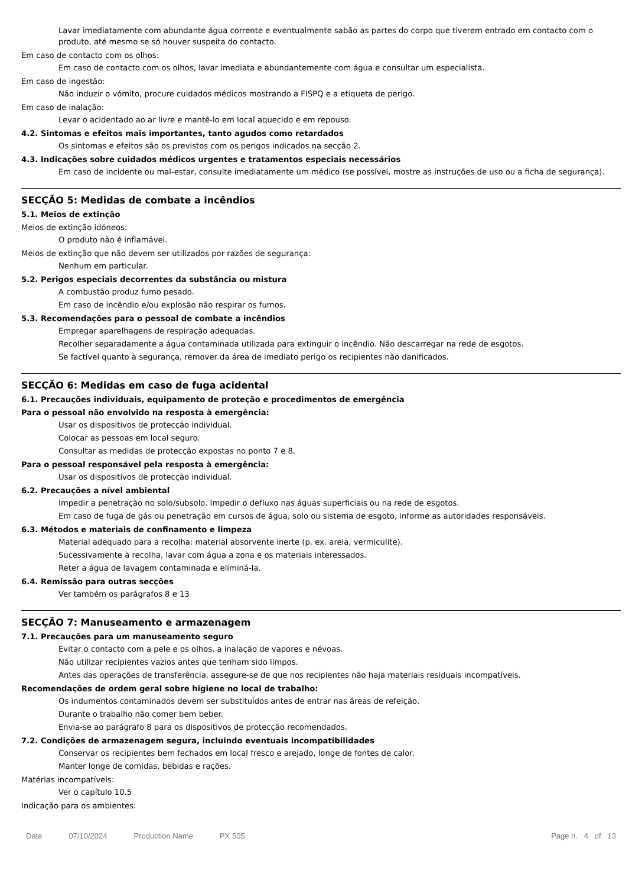Lavar imediatamente com abundante água corrente e eventualmente sabão as partes do corpo que tiverem entrado em contacto com o produto, até mesmo se só houver suspeita do contacto.
Em caso de contacto com os olhos:
Em caso de contacto com os olhos, lavar imediata e abundantemente com água e consultar um especialista.
Em caso de ingestão:
Não induzir o vómito, procure cuidados médicos mostrando a FISPQ e a etiqueta de perigo.
Em caso de inalação:
Levar o acidentado ao ar livre e mantê-lo em local aquecido e em repouso.
4.2. Sintomas e efeitos mais importantes, tanto agudos como retardados
Os sintomas e efeitos são os previstos com os perigos indicados na secção 2.
4.3. Indicações sobre cuidados médicos urgentes e tratamentos especiais necessários
Em caso de incidente ou mal-estar, consulte imediatamente um médico (se possível, mostre as instruções de uso ou a ficha de segurança).
SECÇÃO 5: Medidas de combate a incêndios
5.1. Meios de extinção
Meios de extinção idóneos:
O produto não é inflamável.
Meios de extinção que não devem ser utilizados por razões de segurança:
Nenhum em particular.
5.2. Perigos especiais decorrentes da substância ou mistura
A combustão produz fumo pesado.
Em caso de incêndio e/ou explosão não respirar os fumos.
5.3. Recomendações para o pessoal de combate a incêndios
Empregar aparelhagens de respiração adequadas.
Recolher separadamente a água contaminada utilizada para extinguir o incêndio. Não descarregar na rede de esgotos.
Se factível quanto à segurança, remover da área de imediato perigo os recipientes não danificados.
SECÇÃO 6: Medidas em caso de fuga acidental
6.1. Precauções individuais, equipamento de proteção e procedimentos de emergência
Para o pessoal não envolvido na resposta à emergência:
Usar os dispositivos de protecção individual.
Colocar as pessoas em local seguro.
Consultar as medidas de protecção expostas no ponto 7 e 8.
Para o pessoal responsável pela resposta à emergência:
Usar os dispositivos de protecção individual.
6.2. Precauções a nível ambiental
Impedir a penetração no solo/subsolo. Impedir o defluxo nas águas superficiais ou na rede de esgotos.
Em caso de fuga de gás ou penetração em cursos de água, solo ou sistema de esgoto, informe as autoridades responsáveis.
6.3. Métodos e materiais de confinamento e limpeza
Material adequado para a recolha: material absorvente inerte (p. ex. areia, vermiculite).
Sucessivamente à recolha, lavar com água a zona e os materiais interessados.
Reter a água de lavagem contaminada e eliminá-la.
6.4. Remissão para outras secções
Ver também os parágrafos 8 e 13
SECÇÃO 7: Manuseamento e armazenagem
7.1. Precauções para um manuseamento seguro
Evitar o contacto com a pele e os olhos, a inalação de vapores e névoas.
Não utilizar recipientes vazios antes que tenham sido limpos.
Antes das operações de transferência, assegure-se de que nos recipientes não haja materiais residuais incompatíveis.
Recomendações de ordem geral sobre higiene no local de trabalho:
Os indumentos contaminados devem ser substituídos antes de entrar nas áreas de refeição.
Durante o trabalho não comer bem beber.
Envia-se ao parágrafo 8 para os dispositivos de protecção recomendados.
7.2. Condições de armazenagem segura, incluindo eventuais incompatibilidades
Conservar os recipientes bem fechados em local fresco e arejado, longe de fontes de calor.
Manter longe de comidas, bebidas e rações.
Matérias incompatíveis:
Ver o capítulo 10.5
Indicação para os ambientes:
Date 07/10/2024 Production Name PX 505 Page n. 4 of 13